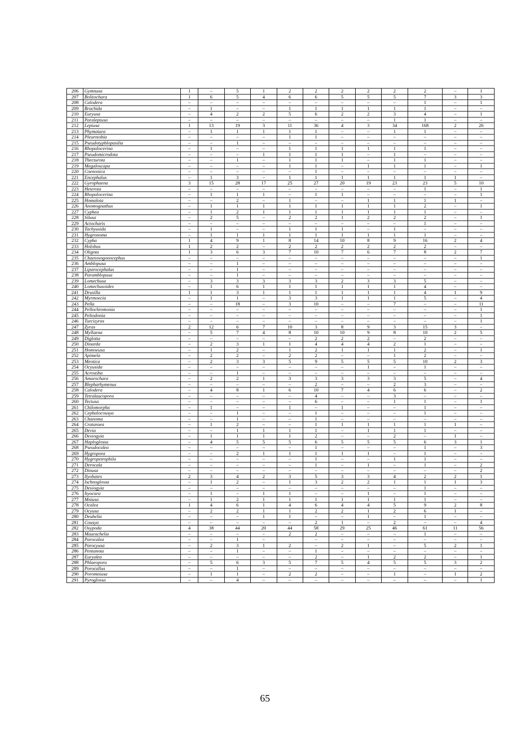| 206 | Gymnusa | 1 | – | 5 | 1 | 2 | 2 | 2 | 2 | 2 | 2 | – | 1 |
| 207 | Bolitochara | 1 | 6 | 5 | 4 | 6 | 6 | 5 | 5 | 5 | 7 | 3 | 3 |
| 208 | Calodera | – | – | – | – | – | – | – | – | – | 1 | – | 1 |
| 209 | Brachida | – | 1 | – | – | 1 | 1 | 1 | 1 | 1 | 1 | – | – |
| 210 | Euryusa | – | 4 | 2 | 2 | 5 | 6 | 2 | 2 | 3 | 4 | – | 1 |
| 211 | Paraleptusa | – | – | – | – | – | – | – | – | 1 | 1 | – | – |
| 212 | Leptusa | 1 | 13 | 19 | 3 | 11 | 36 | 4 | 3 | 34 | 168 | 2 | 26 |
| 213 | Phymatura | – | 1 | 1 | 1 | 1 | 1 | – | – | 1 | 1 | – | – |
| 214 | Pleurotobia | – | – | – | – | 1 | 1 | – | – | – | – | – | – |
| 215 | Pseudotyphlopasilia | – | – | 1 | – | – | – | – | – | – | – | – | – |
| 216 | Rhopalocerina | – | 1 | – | – | 1 | 1 | 1 | 1 | 1 | 1 | – | – |
| 217 | Pseudomicrodota | – | – | – | 1 | 1 | 1 | 1 | – | 1 | – | – | – |
| 218 | Thecturota | – | – | 1 | – | 1 | 1 | 1 | – | 1 | 1 | – | – |
| 219 | Megaloscapa | – | – | – | – | 1 | 1 | – | 1 | 1 | 1 | – | 1 |
| 220 | Coenonica | – | – | – | – | – | 1 | – | – | – | – | – | – |
| 221 | Encephalus | – | 1 | 3 | – | 1 | 1 | 1 | 1 | 1 | 1 | 1 | – |
| 222 | Gyrophaena | 3 | 15 | 28 | 17 | 25 | 27 | 20 | 19 | 23 | 23 | 5 | 10 |
| 223 | Heterota | – | – | – | – | – | – | – | – | – | 1 | – | 1 |
| 224 | Rhopalocerina | – | 1 | 1 | 1 | – | 1 | 1 | – | – | – | – | 1 |
| 225 | Homalota | – | – | 2 | – | 1 | – | – | 1 | 1 | 1 | 1 | – |
| 226 | Anomognathus | – | 1 | 1 | 1 | 1 | 1 | 1 | 1 | 1 | 2 | – | 1 |
| 227 | Cyphea | – | 1 | 2 | 1 | 1 | 1 | 1 | 1 | 1 | 1 | – | – |
| 228 | Silusa | – | 2 | 5 | – | 2 | 2 | 1 | 2 | 2 | 2 | – | 1 |
| 229 | Actocharis | – | – | – | – | – | – | – | – | – | 1 | – | – |
| 230 | Tachyusida | – | 1 | – | – | 1 | 1 | 1 | – | 1 | – | – | – |
| 231 | Hygronoma | – | 1 | 1 | 1 | 1 | 1 | 1 | 1 | 1 | 1 | – | – |
| 232 | Cypha | 1 | 4 | 9 | 1 | 8 | 14 | 10 | 8 | 9 | 16 | 2 | 4 |
| 233 | Holobus | 1 | 2 | 2 | – | 2 | 2 | 2 | 2 | 2 | 2 | – | – |
| 234 | Oligota | 1 | 3 | 6 | 3 | 7 | 10 | 7 | 6 | 7 | 8 | 2 | 7 |
| 235 | Chaetosogonocephus | – | – | – | – | – | – | – | – | – | – | – | 1 |
| 236 | Amblopusa | – | – | 1 | – | – | – | – | – | – | – | – | – |
| 237 | Liparocephalus | – | – | 1 | – | – | – | – | – | – | – | – | – |
| 238 | Paramblopusa | – | – | 1 | – | – | – | – | – | – | – | – | – |
| 239 | Lomechusa | – | 3 | 3 | 3 | 3 | 3 | 2 | 3 | 3 | 5 | – | – |
| 240 | Lomechusoides | – | 1 | 6 | 1 | 1 | 1 | 1 | 1 | 1 | 4 | – | – |
| 241 | Drusilla | 1 | 1 | 3 | 1 | 1 | 1 | 1 | 1 | 1 | 4 | 1 | 9 |
| 242 | Myrmoecia | – | 1 | 1 | – | 3 | 3 | 1 | 1 | 1 | 5 | – | 4 |
| 243 | Pella | – | – | 18 | – | 3 | 10 | – | – | 7 | – | – | 11 |
| 244 | Pellochromonia | – | – | – | – | – | – | – | – | – | – | – | 1 |
| 245 | Peltodonia | – | – | – | – | – | – | – | – | – | – | – | 1 |
| 246 | Turcizyras | – | – | – | – | – | – | – | – | – | – | – | 1 |
| 247 | Zyras | 2 | 12 | 6 | 7 | 10 | 3 | 8 | 9 | 3 | 15 | 3 | – |
| 248 | Myllaena | – | 5 | 7 | 4 | 8 | 10 | 10 | 9 | 8 | 10 | 2 | 5 |
| 249 | Diglotta | – | – | – | – | – | 2 | 2 | 2 | – | 2 | – | – |
| 250 | Dinarda | – | 2 | 3 | 1 | 1 | 4 | 4 | 4 | 2 | 1 | – | – |
| 251 | Homoeusa | – | 1 | 2 | – | 1 | 2 | 1 | 1 | 1 | 2 | – | 1 |
| 252 | Apimela | – | 2 | 2 | – | 2 | 2 | – | – | 1 | 2 | – | – |
| 253 | Meotica | – | 2 | 3 | 3 | 5 | 9 | 5 | 5 | 5 | 10 | 2 | 3 |
| 254 | Ocyusida | – | – | – | – | – | – | – | 1 | – | 1 | – | – |
| 255 | Acrostiba | – | – | 1 | – | – | – | – | – | – | – | – | – |
| 256 | Amarochara | – | 2 | 2 | 1 | 3 | 3 | 3 | 3 | 3 | 5 | – | 4 |
| 257 | Blepharhymenus | – | – | – | – | – | 2 | – | – | 2 | 3 | – | – |
| 258 | Calodera | – | 4 | 8 | 1 | 6 | 10 | 7 | 4 | 6 | 6 | – | 2 |
| 259 | Tetralaucopora | – | – | – | – | – | 4 | – | – | 3 | – | – | – |
| 260 | Tectusa | – | – | – | – | – | 6 | – | – | 1 | 1 | – | 1 |
| 261 | Chilomorpha | – | 1 | – | – | 1 | – | 1 | – | – | 1 | – | – |
| 262 | Cephalocousya | – | – | 1 | – | – | 1 | – | – | – | 1 | – | – |
| 263 | Chanoma | – | – | 1 | – | – | 1 | – | – | – | – | – | – |
| 264 | Crataraea | – | 1 | 2 | – | – | 1 | 1 | 1 | 1 | 1 | 1 | – |
| 265 | Devia | – | – | 1 | 1 | 1 | 1 | – | 1 | 1 | 1 | – | – |
| 266 | Dexiogyia | – | 1 | 1 | 1 | 1 | 2 | – | – | 2 | – | 1 | – |
| 267 | Haploglossa | – | 4 | 5 | 5 | 5 | 6 | 5 | 5 | 5 | 6 | 3 | 1 |
| 268 | Pseudocalea | – | – | – | – | – | 1 | – | – | – | 1 | – | 3 |
| 269 | Hygropora | – | – | 2 | 1 | 1 | 1 | 1 | 1 | – | 1 | – | – |
| 270 | Hygropetrophila | – | – | – | – | – | 1 | – | – | 1 | 1 | – | – |
| 271 | Derocala | – | – | – | – | – | 1 | – | 1 | – | 1 | – | 2 |
| 272 | Dinusa | – | – | – | – | – | – | – | – | – | – | – | 2 |
| 273 | Ilyobates | 2 | 3 | 4 | 2 | 3 | 5 | 3 | 3 | 4 | 2 | 2 | 1 |
| 274 | Ischnoglossa | – | 1 | 2 | – | 1 | 3 | 2 | 2 | 1 | 1 | 1 | 3 |
| 275 | Dexiogyia | – | – | – | – | – | – | – | – | – | 1 | – | – |
| 276 | Ityocara | – | 1 | – | 1 | 1 | – | – | 1 | – | 1 | – | – |
| 277 | Mniusa | – | 1 | 2 | 1 | 1 | 1 | 1 | 1 | 1 | 1 | – | – |
| 278 | Ocalea | 1 | 4 | 6 | 1 | 4 | 6 | 4 | 4 | 5 | 9 | 2 | 8 |
| 279 | Ocyusa | – | 2 | 2 | 1 | 1 | 2 | 2 | 1 | 2 | 6 | 1 | – |
| 280 | Deubelia | – | – | – | 1 | 1 | – | – | 1 | – | 1 | – | – |
| 281 | Cousya | – | – | – | – | – | 2 | 1 | – | 2 | – | – | 4 |
| 282 | Oxypoda | 4 | 38 | 44 | 20 | 44 | 58 | 29 | 25 | 46 | 61 | 11 | 56 |
| 283 | Maurachelia | – | – | – | – | 2 | 2 | – | – | – | 1 | – | – |
| 284 | Parocalea | – | – | 1 | – | | – | – | – | – | – | – | – |
| 285 | Parocyusa | – | 2 | 3 | 1 | 2 | – | 2 | 1 | – | 5 | 2 | 1 |
| 286 | Pentanota | – | – | 1 | – | – | 1 | – | – | – | – | – | – |
| 287 | Euryalea | – | – | – | – | – | 2 | – | 1 | 2 | 2 | – | 1 |
| 288 | Phlaeopora | – | 5 | 6 | 3 | 5 | 7 | 5 | 4 | 5 | 5 | 3 | 2 |
| 289 | Porocallus | – | – | 1 | – | – | – | – | – | – | – | – | – |
| 290 | Poromniusa | – | 1 | 1 | – | 2 | 2 | – | – | 1 | – | 1 | 2 |
| 291 | Pyroglossa | – | – | 4 | – | – | – | – | – | – | – | – | 1 |
65